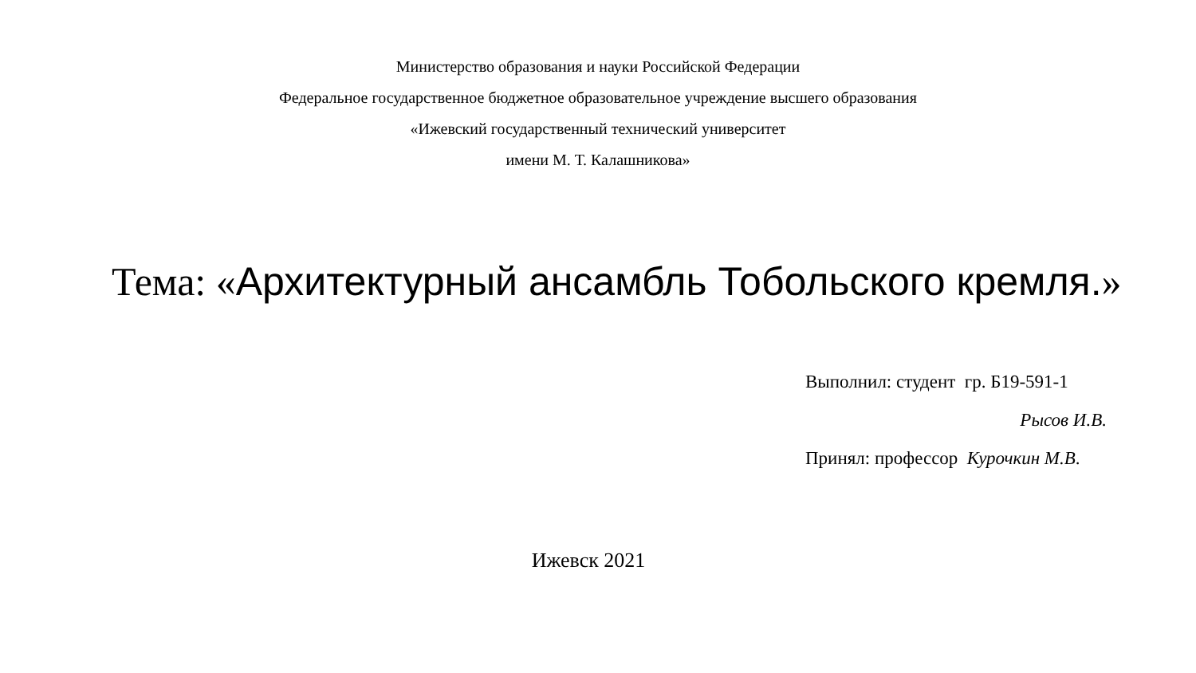Министерство образования и науки Российской Федерации
Федеральное государственное бюджетное образовательное учреждение высшего образования
«Ижевский государственный технический университет
имени М. Т. Калашникова»
Тема: «Архитектурный ансамбль Тобольского кремля.»
Выполнил: студент гр. Б19-591-1
Рысов И.В.
Принял: профессор Курочкин М.В.
Ижевск 2021